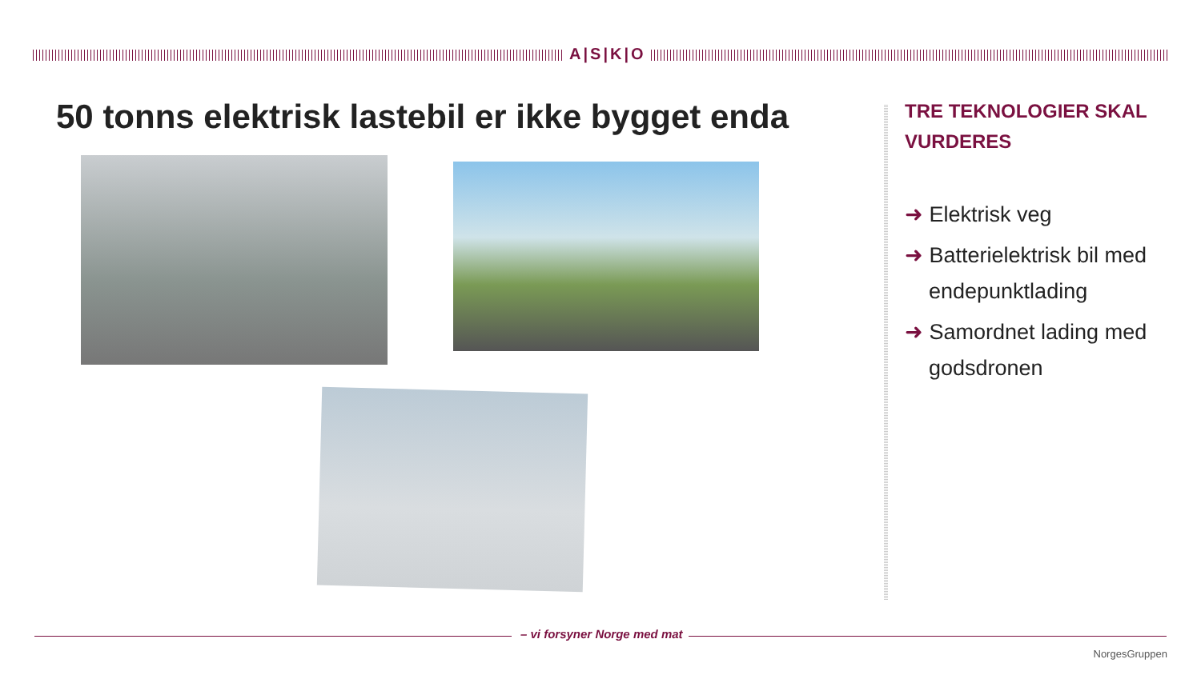A|S|K|O
50 tonns elektrisk lastebil er ikke bygget enda
TRE TEKNOLOGIER SKAL VURDERES
➜ Elektrisk veg
➜ Batterielektrisk bil med endepunktlading
➜ Samordnet lading med godsdronen
– vi forsyner Norge med mat
NorgesGruppen